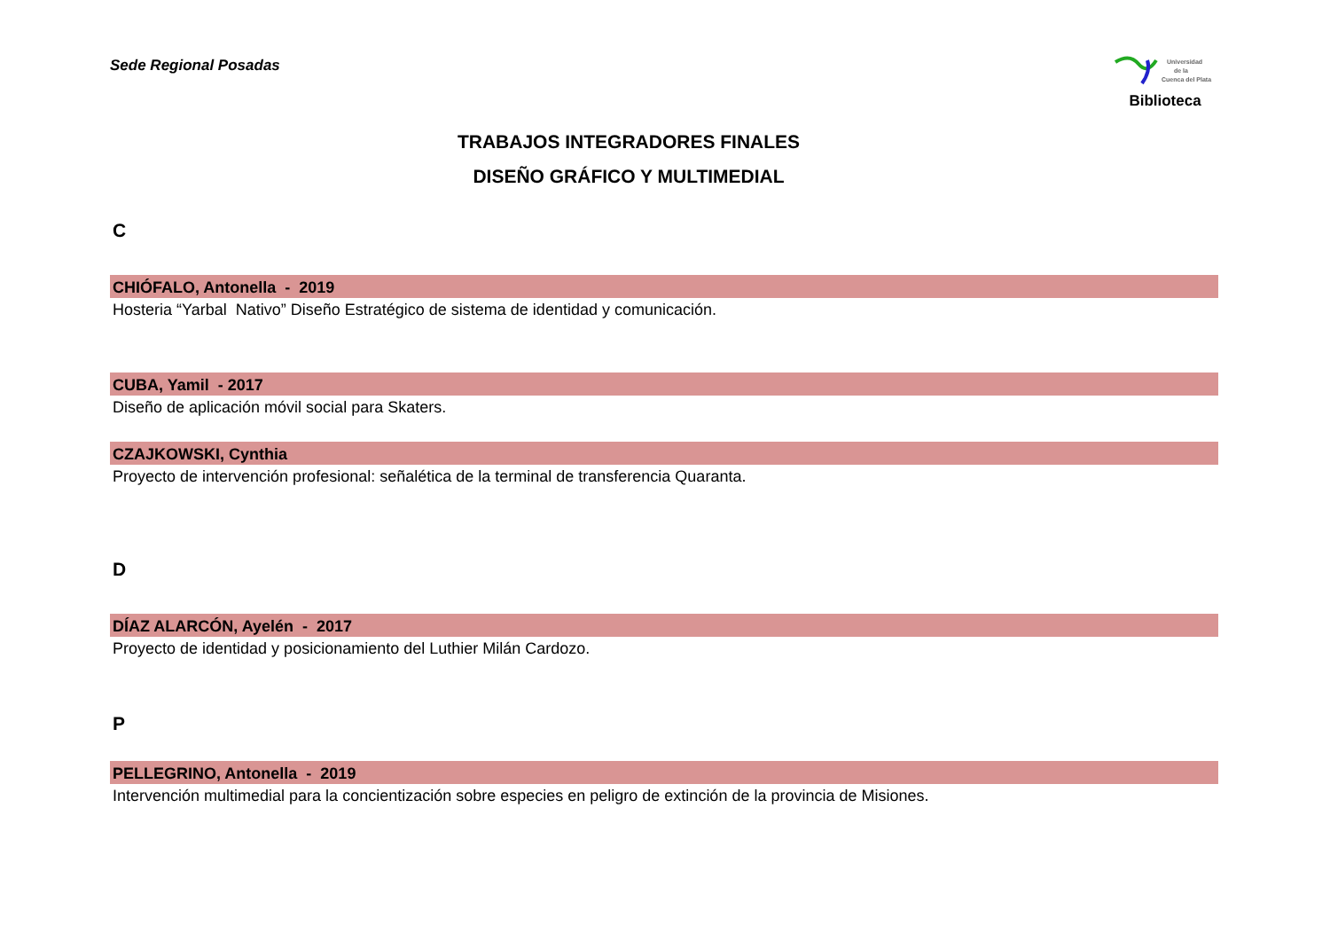Sede Regional Posadas
Universidad
de la
Cuenca del Plata
Biblioteca
TRABAJOS INTEGRADORES FINALES
DISEÑO GRÁFICO Y MULTIMEDIAL
C
CHIÓFALO, Antonella - 2019
Hosteria “Yarbal Nativo” Diseño Estratégico de sistema de identidad y comunicación.
CUBA, Yamil - 2017
Diseño de aplicación móvil social para Skaters.
CZAJKOWSKI, Cynthia
Proyecto de intervención profesional: señalética de la terminal de transferencia Quaranta.
D
DÍAZ ALARCÓN, Ayelén - 2017
Proyecto de identidad y posicionamiento del Luthier Milán Cardozo.
P
PELLEGRINO, Antonella - 2019
Intervención multimedial para la concientización sobre especies en peligro de extinción de la provincia de Misiones.